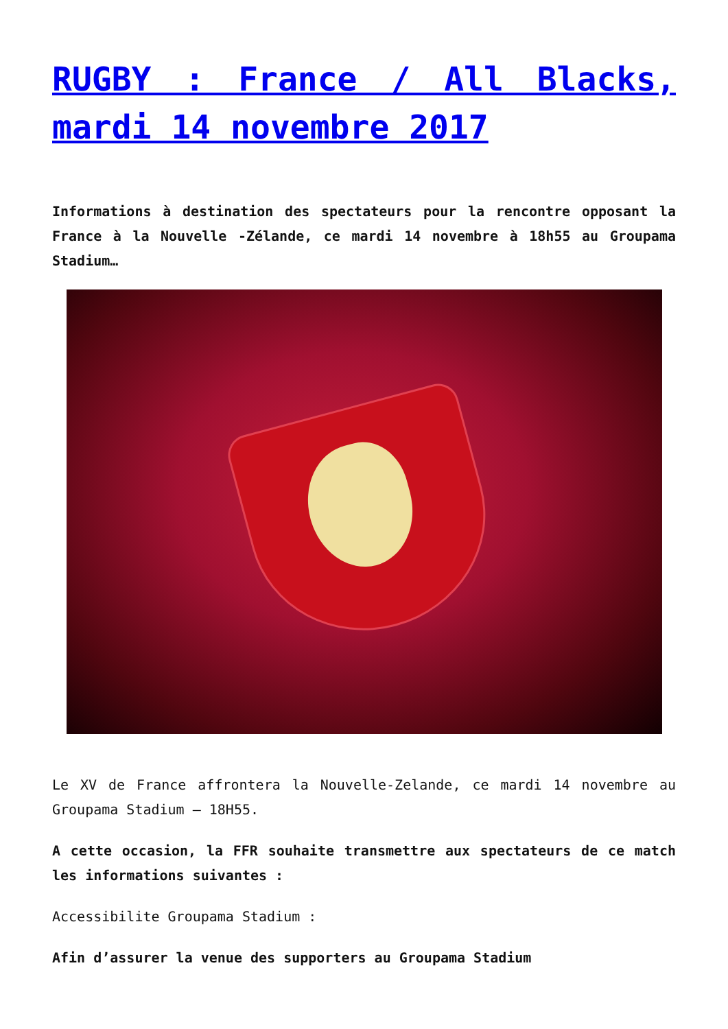RUGBY : France / All Blacks, mardi 14 novembre 2017
Informations à destination des spectateurs pour la rencontre opposant la France à la Nouvelle -Zélande, ce mardi 14 novembre à 18h55 au Groupama Stadium…
Le XV de France affrontera la Nouvelle-Zelande, ce mardi 14 novembre au Groupama Stadium – 18H55.
A cette occasion, la FFR souhaite transmettre aux spectateurs de ce match les informations suivantes :
Accessibilite Groupama Stadium :
Afin d’assurer la venue des supporters au Groupama Stadium